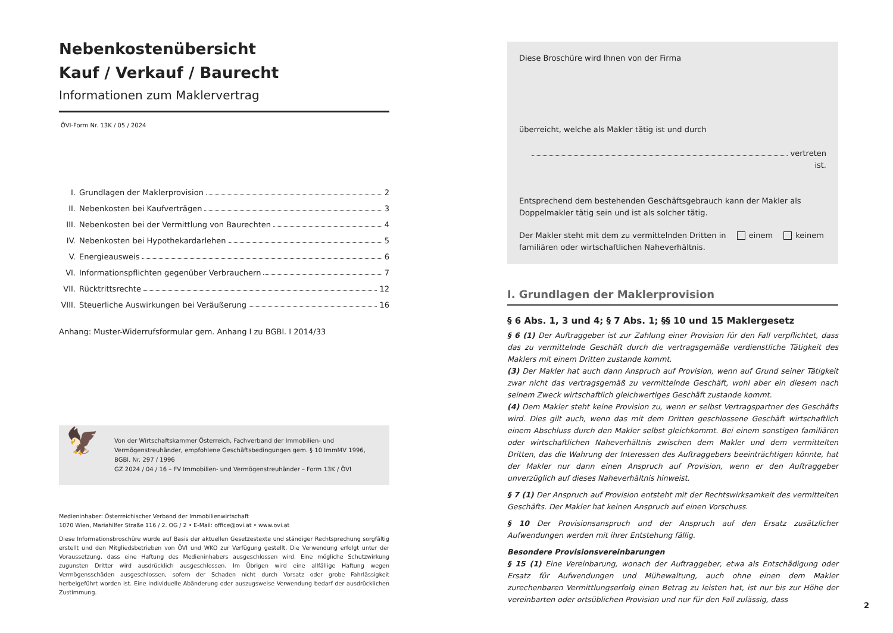Nebenkostenübersicht
Kauf / Verkauf / Baurecht
Informationen zum Maklervertrag
ÖVI-Form Nr. 13K / 05 / 2024
I. Grundlagen der Maklerprovision 2
II. Nebenkosten bei Kaufverträgen 3
III. Nebenkosten bei der Vermittlung von Baurechten 4
IV. Nebenkosten bei Hypothekardarlehen 5
V. Energieausweis 6
VI. Informationspflichten gegenüber Verbrauchern 7
VII. Rücktrittsrechte 12
VIII. Steuerliche Auswirkungen bei Veräußerung 16
Anhang: Muster-Widerrufsformular gem. Anhang I zu BGBl. I 2014/33
🦅
Von der Wirtschaftskammer Österreich, Fachverband der Immobilien- und Vermögenstreu­händer, empfohlene Geschäftsbedingungen gem. § 10 ImmMV 1996, BGBl. Nr. 297 / 1996
GZ 2024 / 04 / 16 – FV Immobilien- und Vermögenstreuhänder – Form 13K / ÖVI
Medieninhaber: Österreichischer Verband der Immobilienwirtschaft
1070 Wien, Mariahilfer Straße 116 / 2. OG / 2 • E-Mail: office@ovi.at • www.ovi.at
Diese Informationsbroschüre wurde auf Basis der aktuellen Gesetzestexte und ständiger Rechtsprechung sorgfältig erstellt und den Mitgliedsbetrieben von ÖVI und WKO zur Verfügung gestellt. Die Verwendung erfolgt unter der Voraussetzung, dass eine Haftung des Medieninhabers ausgeschlossen wird. Eine mögliche Schutzwirkung zugunsten Dritter wird ausdrücklich ausgeschlossen. Im Übrigen wird eine allfällige Haftung wegen Vermögensschäden ausgeschlossen, sofern der Schaden nicht durch Vorsatz oder grobe Fahrlässigkeit herbeigeführt worden ist. Eine individuelle Abänderung oder auszugsweise Verwendung bedarf der ausdrücklichen Zustimmung.
Diese Broschüre wird Ihnen von der Firma
überreicht, welche als Makler tätig ist und durch
vertreten ist.
Entsprechend dem bestehenden Geschäftsgebrauch kann der Makler als Doppel­makler tätig sein und ist als solcher tätig.
Der Makler steht mit dem zu vermittelnden Dritten in einem keinem familiären oder wirtschaftlichen Naheverhältnis.
I. Grundlagen der Maklerprovision
§ 6 Abs. 1, 3 und 4; § 7 Abs. 1; §§ 10 und 15 Maklergesetz
§ 6 (1) Der Auftraggeber ist zur Zahlung einer Provision für den Fall verpflichtet, dass das zu vermittelnde Geschäft durch die vertragsgemäße verdienstliche Tätigkeit des Maklers mit einem Dritten zustande kommt.
(3) Der Makler hat auch dann Anspruch auf Provision, wenn auf Grund seiner Tätigkeit zwar nicht das vertragsgemäß zu vermittelnde Geschäft, wohl aber ein diesem nach seinem Zweck wirtschaftlich gleichwertiges Geschäft zustande kommt.
(4) Dem Makler steht keine Provision zu, wenn er selbst Vertragspartner des Geschäfts wird. Dies gilt auch, wenn das mit dem Dritten geschlossene Geschäft wirtschaftlich einem Abschluss durch den Makler selbst gleichkommt. Bei einem sonstigen familiären oder wirtschaftlichen Naheverhältnis zwischen dem Makler und dem vermittelten Dritten, das die Wahrung der Interessen des Auftraggebers beeinträchtigen könnte, hat der Makler nur dann einen Anspruch auf Provision, wenn er den Auftraggeber unverzüglich auf dieses Naheverhältnis hinweist.
§ 7 (1) Der Anspruch auf Provision entsteht mit der Rechtswirksamkeit des vermittelten Geschäfts. Der Makler hat keinen Anspruch auf einen Vorschuss.
§ 10 Der Provisionsanspruch und der Anspruch auf den Ersatz zusätzlicher Aufwendungen werden mit ihrer Entstehung fällig.
Besondere Provisionsvereinbarungen
§ 15 (1) Eine Vereinbarung, wonach der Auftraggeber, etwa als Entschädigung oder Ersatz für Aufwendungen und Mühewaltung, auch ohne einen dem Makler zurechenbaren Vermittlungserfolg einen Betrag zu leisten hat, ist nur bis zur Höhe der vereinbarten oder ortsüblichen Provision und nur für den Fall zulässig, dass
2